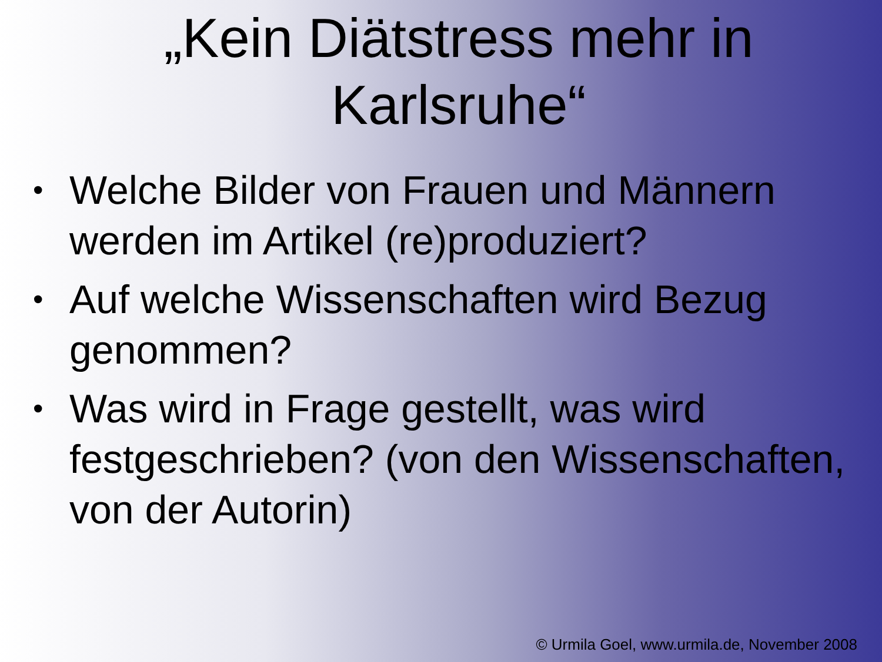„Kein Diätstress mehr in Karlsruhe“
• Welche Bilder von Frauen und Männern werden im Artikel (re)produziert?
• Auf welche Wissenschaften wird Bezug genommen?
• Was wird in Frage gestellt, was wird festgeschrieben? (von den Wissenschaften, von der Autorin)
© Urmila Goel, www.urmila.de, November 2008